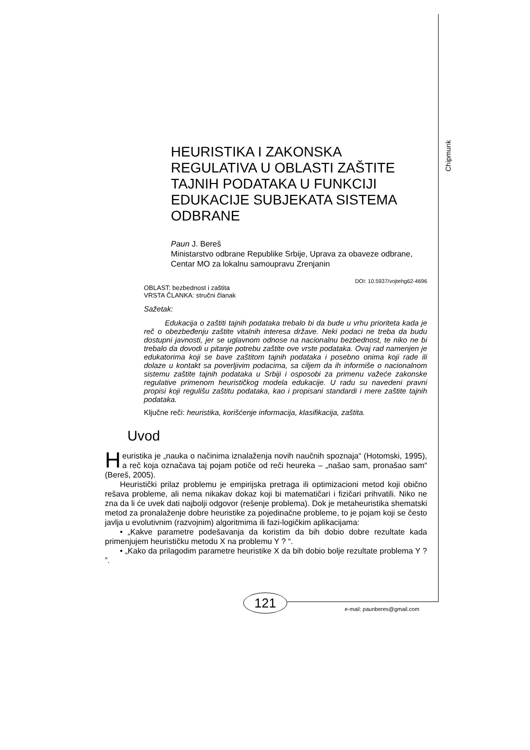Chipmunk
HEURISTIKA I ZAKONSKA REGULATIVA U OBLASTI ZAŠTITE TAJNIH PODATAKA U FUNKCIJI EDUKACIJE SUBJEKATA SISTEMA ODBRANE
Paun J. Bereš
Ministarstvo odbrane Republike Srbije, Uprava za obaveze odbrane, Centar MO za lokalnu samoupravu Zrenjanin
DOI: 10.5937/vojtehg62-4696
OBLAST: bezbednost i zaštita
VRSTA ČLANKA: stručni članak
Sažetak:
Edukacija o zaštiti tajnih podataka trebalo bi da bude u vrhu prioriteta kada je reč o obezbeđenju zaštite vitalnih interesa države. Neki podaci ne treba da budu dostupni javnosti, jer se uglavnom odnose na nacionalnu bezbednost, te niko ne bi trebalo da dovodi u pitanje potrebu zaštite ove vrste podataka. Ovaj rad namenjen je edukatorima koji se bave zaštitom tajnih podataka i posebno onima koji rade ili dolaze u kontakt sa poverljivim podacima, sa ciljem da ih informiše o nacionalnom sistemu zaštite tajnih podataka u Srbiji i osposobi za primenu važeće zakonske regulative primenom heurističkog modela edukacije. U radu su navedeni pravni propisi koji regulišu zaštitu podataka, kao i propisani standardi i mere zaštite tajnih podataka.
Ključne reči: heuristika, korišćenje informacija, klasifikacija, zaštita.
Uvod
Heuristika je „nauka o načinima iznalaženja novih naučnih spoznaja“ (Hotomski, 1995), a reč koja označava taj pojam potiče od reči heureka – „našao sam, pronašao sam“ (Bereš, 2005).
Heuristički prilaz problemu je empirijska pretraga ili optimizacioni metod koji obično rešava probleme, ali nema nikakav dokaz koji bi matematičari i fizičari prihvatili. Niko ne zna da li će uvek dati najbolji odgovor (rešenje problema). Dok je metaheuristika shematski metod za pronalaženje dobre heuristike za pojedinačne probleme, to je pojam koji se često javlja u evolutivnim (razvojnim) algoritmima ili fazi-logičkim aplikacijama:
• „Kakve parametre podešavanja da koristim da bih dobio dobre rezultate kada primenjujem heurističku metodu X na problemu Y ? “.
• „Kako da prilagodim parametre heuristike X da bih dobio bolje rezultate problema Y ? ”.
121
e-mail: paunberes@gmail.com